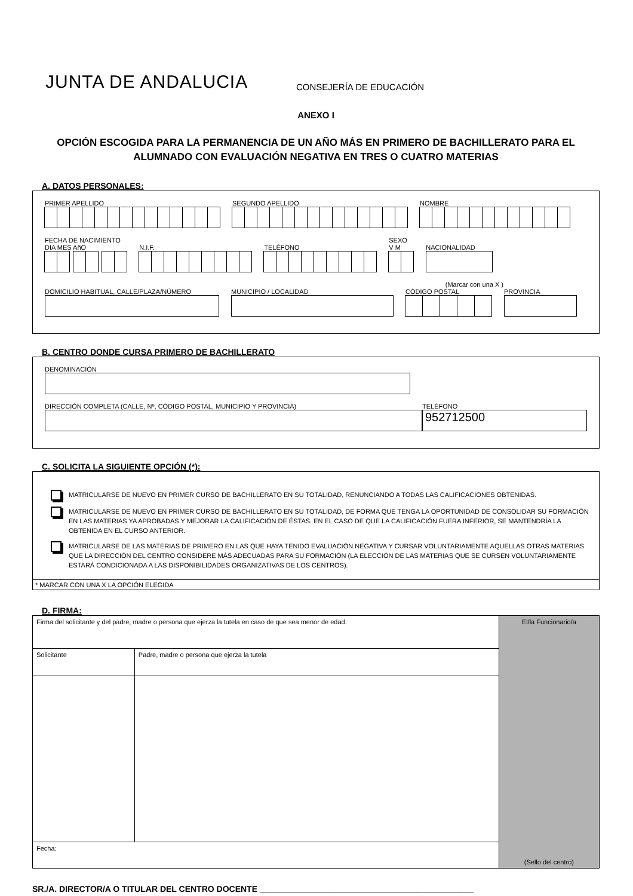JUNTA DE ANDALUCIA
CONSEJERÍA DE EDUCACIÓN
ANEXO I
OPCIÓN ESCOGIDA PARA LA PERMANENCIA DE UN AÑO MÁS EN PRIMERO DE BACHILLERATO PARA EL ALUMNADO CON EVALUACIÓN NEGATIVA EN TRES O CUATRO MATERIAS
A. DATOS PERSONALES:
PRIMER APELLIDO
SEGUNDO APELLIDO
NOMBRE
FECHA DE NACIMIENTO
DIA MES AñO
N.I.F.
TELÉFONO
SEXO
V M
NACIONALIDAD
(Marcar con una X )
DOMICILIO HABITUAL, CALLE/PLAZA/NÚMERO
MUNICIPIO / LOCALIDAD
CÓDIGO POSTAL
PROVINCIA
B. CENTRO DONDE CURSA PRIMERO DE BACHILLERATO
DENOMINACIÓN
DIRECCIÓN COMPLETA (CALLE, Nº, CÓDIGO POSTAL, MUNICIPIO Y PROVINCIA)
TELÉFONO
952712500
C. SOLICITA LA SIGUIENTE OPCIÓN (*):
MATRICULARSE DE NUEVO EN PRIMER CURSO DE BACHILLERATO EN SU TOTALIDAD, RENUNCIANDO A TODAS LAS CALIFICACIONES OBTENIDAS.
MATRICULARSE DE NUEVO EN PRIMER CURSO DE BACHILLERATO EN SU TOTALIDAD, DE FORMA QUE TENGA LA OPORTUNIDAD DE CONSOLIDAR SU FORMACIÓN EN LAS MATERIAS YA APROBADAS Y MEJORAR LA CALIFICACIÓN DE ÉSTAS. EN EL CASO DE QUE LA CALIFICACIÓN FUERA INFERIOR, SE MANTENDRÍA LA OBTENIDA EN EL CURSO ANTERIOR.
MATRICULARSE DE LAS MATERIAS DE PRIMERO EN LAS QUE HAYA TENIDO EVALUACIÓN NEGATIVA Y CURSAR VOLUNTARIAMENTE AQUELLAS OTRAS MATERIAS QUE LA DIRECCIÓN DEL CENTRO CONSIDERE MÁS ADECUADAS PARA SU FORMACIÓN (LA ELECCIÓN DE LAS MATERIAS QUE SE CURSEN VOLUNTARIAMENTE ESTARÁ CONDICIONADA A LAS DISPONIBILIDADES ORGANIZATIVAS DE LOS CENTROS).
* MARCAR CON UNA X LA OPCIÓN ELEGIDA
D. FIRMA:
| Firma del solicitante y del padre, madre o persona que ejerza la tutela en caso de que sea menor de edad. | | El/la Funcionario/a (Sello del centro) |
| Solicitante | Padre, madre o persona que ejerza la tutela | |
| Fecha: | | |
SR./A. DIRECTOR/A O TITULAR DEL CENTRO DOCENTE ______________________________________________